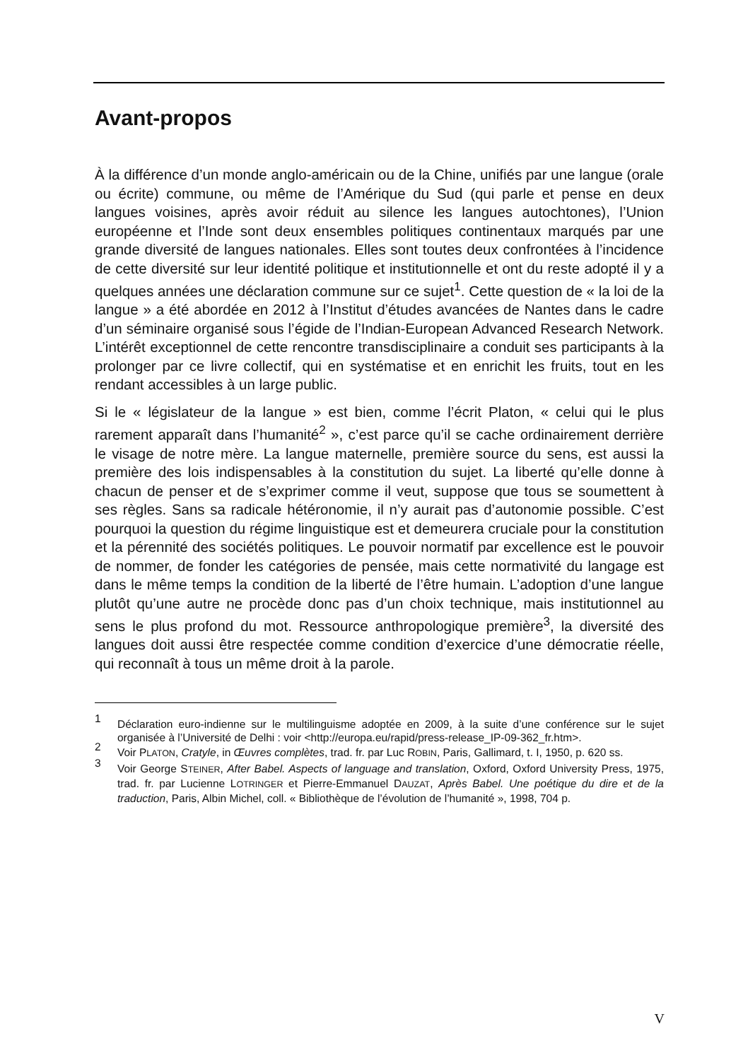Avant-propos
À la différence d’un monde anglo-américain ou de la Chine, unifiés par une langue (orale ou écrite) commune, ou même de l’Amérique du Sud (qui parle et pense en deux langues voisines, après avoir réduit au silence les langues autochtones), l’Union européenne et l’Inde sont deux ensembles politiques continentaux marqués par une grande diversité de langues nationales. Elles sont toutes deux confrontées à l’incidence de cette diversité sur leur identité politique et institutionnelle et ont du reste adopté il y a quelques années une déclaration commune sur ce sujet<sup>1</sup>. Cette question de « la loi de la langue » a été abordée en 2012 à l’Institut d’études avancées de Nantes dans le cadre d’un séminaire organisé sous l’égide de l’Indian-European Advanced Research Network. L’intérêt exceptionnel de cette rencontre transdisciplinaire a conduit ses participants à la prolonger par ce livre collectif, qui en systématise et en enrichit les fruits, tout en les rendant accessibles à un large public.
Si le « législateur de la langue » est bien, comme l’écrit Platon, « celui qui le plus rarement apparaît dans l’humanité<sup>2</sup> », c’est parce qu’il se cache ordinairement derrière le visage de notre mère. La langue maternelle, première source du sens, est aussi la première des lois indispensables à la constitution du sujet. La liberté qu’elle donne à chacun de penser et de s’exprimer comme il veut, suppose que tous se soumettent à ses règles. Sans sa radicale hétéronomie, il n’y aurait pas d’autonomie possible. C’est pourquoi la question du régime linguistique est et demeurera cruciale pour la constitution et la pérennité des sociétés politiques. Le pouvoir normatif par excellence est le pouvoir de nommer, de fonder les catégories de pensée, mais cette normativité du langage est dans le même temps la condition de la liberté de l’être humain. L’adoption d’une langue plutôt qu’une autre ne procède donc pas d’un choix technique, mais institutionnel au sens le plus profond du mot. Ressource anthropologique première<sup>3</sup>, la diversité des langues doit aussi être respectée comme condition d’exercice d’une démocratie réelle, qui reconnaît à tous un même droit à la parole.
1 Déclaration euro-indienne sur le multilinguisme adoptée en 2009, à la suite d’une conférence sur le sujet organisée à l’Université de Delhi : voir <http://europa.eu/rapid/press-release_IP-09-362_fr.htm>.
2 Voir PLATON, Cratyle, in Œuvres complètes, trad. fr. par Luc ROBIN, Paris, Gallimard, t. I, 1950, p. 620 ss.
3 Voir George STEINER, After Babel. Aspects of language and translation, Oxford, Oxford University Press, 1975, trad. fr. par Lucienne LOTRINGER et Pierre-Emmanuel DAUZAT, Après Babel. Une poétique du dire et de la traduction, Paris, Albin Michel, coll. « Bibliothèque de l’évolution de l’humanité », 1998, 704 p.
V